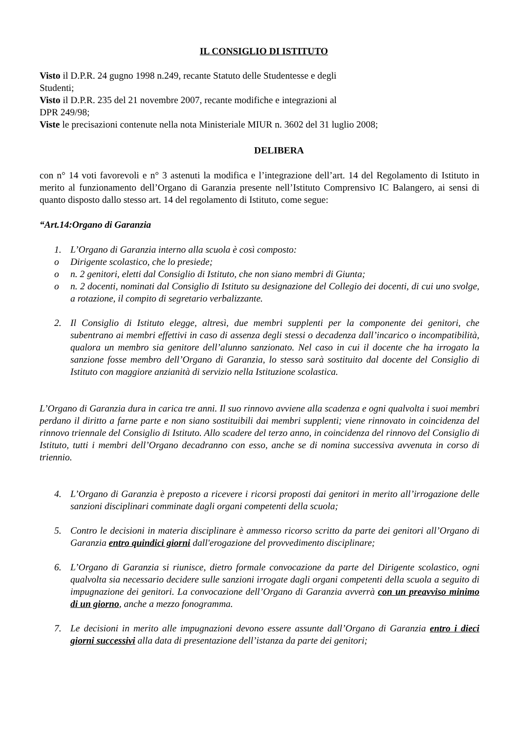IL CONSIGLIO DI ISTITUTO
Visto il D.P.R. 24 gugno 1998 n.249, recante Statuto delle Studentesse e degli
Studenti;
Visto il D.P.R. 235 del 21 novembre 2007, recante modifiche e integrazioni al
DPR 249/98;
Viste le precisazioni contenute nella nota Ministeriale MIUR n. 3602 del 31 luglio 2008;
DELIBERA
con n° 14 voti favorevoli e n° 3 astenuti la modifica e l’integrazione dell’art. 14 del Regolamento di Istituto in merito al funzionamento dell’Organo di Garanzia presente nell’Istituto Comprensivo IC Balangero, ai sensi di quanto disposto dallo stesso art. 14 del regolamento di Istituto, come segue:
“Art.14:Organo di Garanzia
1. L’Organo di Garanzia interno alla scuola è così composto:
o Dirigente scolastico, che lo presiede;
o n. 2 genitori, eletti dal Consiglio di Istituto, che non siano membri di Giunta;
o n. 2 docenti, nominati dal Consiglio di Istituto su designazione del Collegio dei docenti, di cui uno svolge, a rotazione, il compito di segretario verbalizzante.
2. Il Consiglio di Istituto elegge, altresì, due membri supplenti per la componente dei genitori, che subentrano ai membri effettivi in caso di assenza degli stessi o decadenza dall’incarico o incompatibilità, qualora un membro sia genitore dell’alunno sanzionato. Nel caso in cui il docente che ha irrogato la sanzione fosse membro dell’Organo di Garanzia, lo stesso sarà sostituito dal docente del Consiglio di Istituto con maggiore anzianità di servizio nella Istituzione scolastica.
L’Organo di Garanzia dura in carica tre anni. Il suo rinnovo avviene alla scadenza e ogni qualvolta i suoi membri perdano il diritto a farne parte e non siano sostituibili dai membri supplenti; viene rinnovato in coincidenza del rinnovo triennale del Consiglio di Istituto. Allo scadere del terzo anno, in coincidenza del rinnovo del Consiglio di Istituto, tutti i membri dell’Organo decadranno con esso, anche se di nomina successiva avvenuta in corso di triennio.
4. L’Organo di Garanzia è preposto a ricevere i ricorsi proposti dai genitori in merito all’irrogazione delle sanzioni disciplinari comminate dagli organi competenti della scuola;
5. Contro le decisioni in materia disciplinare è ammesso ricorso scritto da parte dei genitori all’Organo di Garanzia entro quindici giorni dall'erogazione del provvedimento disciplinare;
6. L’Organo di Garanzia si riunisce, dietro formale convocazione da parte del Dirigente scolastico, ogni qualvolta sia necessario decidere sulle sanzioni irrogate dagli organi competenti della scuola a seguito di impugnazione dei genitori. La convocazione dell’Organo di Garanzia avverrà con un preavviso minimo di un giorno, anche a mezzo fonogramma.
7. Le decisioni in merito alle impugnazioni devono essere assunte dall’Organo di Garanzia entro i dieci giorni successivi alla data di presentazione dell’istanza da parte dei genitori;